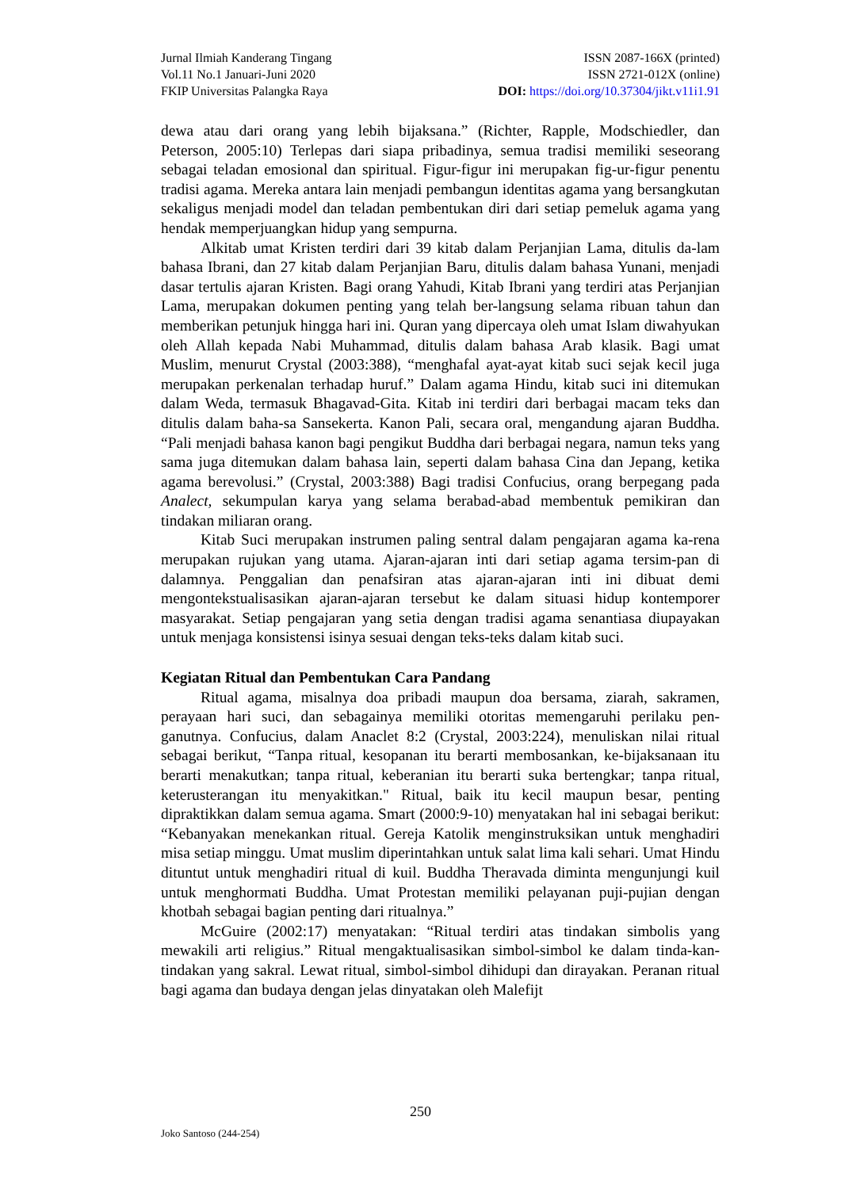Jurnal Ilmiah Kanderang Tingang
Vol.11 No.1 Januari-Juni 2020
FKIP Universitas Palangka Raya
ISSN 2087-166X (printed)
ISSN 2721-012X (online)
DOI: https://doi.org/10.37304/jikt.v11i1.91
dewa atau dari orang yang lebih bijaksana.” (Richter, Rapple, Modschiedler, dan Peterson, 2005:10) Terlepas dari siapa pribadinya, semua tradisi memiliki seseorang sebagai teladan emosional dan spiritual. Figur-figur ini merupakan fig-ur-figur penentu tradisi agama. Mereka antara lain menjadi pembangun identitas agama yang bersangkutan sekaligus menjadi model dan teladan pembentukan diri dari setiap pemeluk agama yang hendak memperjuangkan hidup yang sempurna.
Alkitab umat Kristen terdiri dari 39 kitab dalam Perjanjian Lama, ditulis da-lam bahasa Ibrani, dan 27 kitab dalam Perjanjian Baru, ditulis dalam bahasa Yunani, menjadi dasar tertulis ajaran Kristen. Bagi orang Yahudi, Kitab Ibrani yang terdiri atas Perjanjian Lama, merupakan dokumen penting yang telah ber-langsung selama ribuan tahun dan memberikan petunjuk hingga hari ini. Quran yang dipercaya oleh umat Islam diwahyukan oleh Allah kepada Nabi Muhammad, ditulis dalam bahasa Arab klasik. Bagi umat Muslim, menurut Crystal (2003:388), “menghafal ayat-ayat kitab suci sejak kecil juga merupakan perkenalan terhadap huruf.” Dalam agama Hindu, kitab suci ini ditemukan dalam Weda, termasuk Bhagavad-Gita. Kitab ini terdiri dari berbagai macam teks dan ditulis dalam baha-sa Sansekerta. Kanon Pali, secara oral, mengandung ajaran Buddha. “Pali menjadi bahasa kanon bagi pengikut Buddha dari berbagai negara, namun teks yang sama juga ditemukan dalam bahasa lain, seperti dalam bahasa Cina dan Jepang, ketika agama berevolusi.” (Crystal, 2003:388) Bagi tradisi Confucius, orang berpegang pada Analect, sekumpulan karya yang selama berabad-abad membentuk pemikiran dan tindakan miliaran orang.
Kitab Suci merupakan instrumen paling sentral dalam pengajaran agama ka-rena merupakan rujukan yang utama. Ajaran-ajaran inti dari setiap agama tersim-pan di dalamnya. Penggalian dan penafsiran atas ajaran-ajaran inti ini dibuat demi mengontekstualisasikan ajaran-ajaran tersebut ke dalam situasi hidup kontemporer masyarakat. Setiap pengajaran yang setia dengan tradisi agama senantiasa diupayakan untuk menjaga konsistensi isinya sesuai dengan teks-teks dalam kitab suci.
Kegiatan Ritual dan Pembentukan Cara Pandang
Ritual agama, misalnya doa pribadi maupun doa bersama, ziarah, sakramen, perayaan hari suci, dan sebagainya memiliki otoritas memengaruhi perilaku pen-ganutnya. Confucius, dalam Anaclet 8:2 (Crystal, 2003:224), menuliskan nilai ritual sebagai berikut, “Tanpa ritual, kesopanan itu berarti membosankan, ke-bijaksanaan itu berarti menakutkan; tanpa ritual, keberanian itu berarti suka bertengkar; tanpa ritual, keterusterangan itu menyakitkan." Ritual, baik itu kecil maupun besar, penting dipraktikkan dalam semua agama. Smart (2000:9-10) menyatakan hal ini sebagai berikut: “Kebanyakan menekankan ritual. Gereja Katolik menginstruksikan untuk menghadiri misa setiap minggu. Umat muslim diperintahkan untuk salat lima kali sehari. Umat Hindu dituntut untuk menghadiri ritual di kuil. Buddha Theravada diminta mengunjungi kuil untuk menghormati Buddha. Umat Protestan memiliki pelayanan puji-pujian dengan khotbah sebagai bagian penting dari ritualnya.”
McGuire (2002:17) menyatakan: “Ritual terdiri atas tindakan simbolis yang mewakili arti religius.” Ritual mengaktualisasikan simbol-simbol ke dalam tinda-kan-tindakan yang sakral. Lewat ritual, simbol-simbol dihidupi dan dirayakan. Peranan ritual bagi agama dan budaya dengan jelas dinyatakan oleh Malefijt
250
Joko Santoso (244-254)